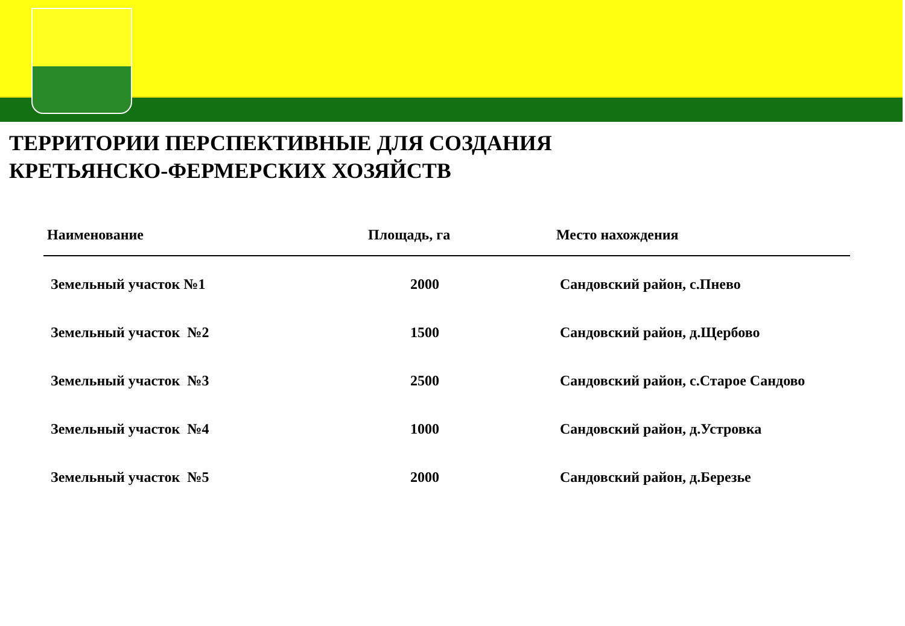ТЕРРИТОРИИ ПЕРСПЕКТИВНЫЕ ДЛЯ СОЗДАНИЯ
КРЕТЬЯНСКО-ФЕРМЕРСКИХ ХОЗЯЙСТВ
| Наименование | Площадь, га | Место нахождения |
| --- | --- | --- |
| Земельный участок №1 | 2000 | Сандовский район, с.Пнево |
| Земельный участок №2 | 1500 | Сандовский район, д.Щербово |
| Земельный участок №3 | 2500 | Сандовский район, с.Старое Сандово |
| Земельный участок №4 | 1000 | Сандовский район, д.Устровка |
| Земельный участок №5 | 2000 | Сандовский район, д.Березье |